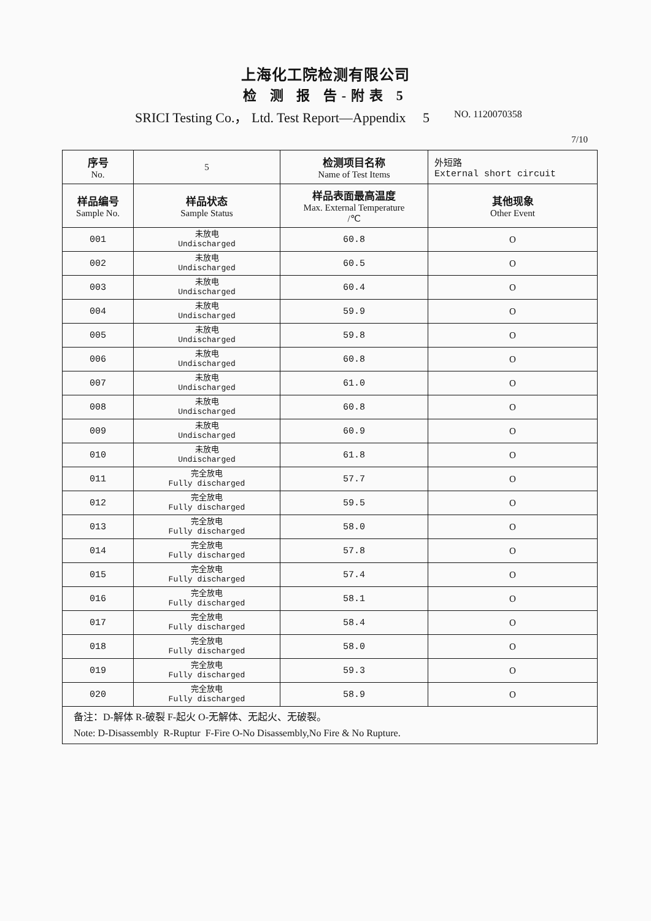上海化工院检测有限公司
检 测 报 告-附表 5
SRICI Testing Co.， Ltd. Test Report—Appendix 5 NO. 1120070358
7/10
| 序号 No. | 5 | 检测项目名称 Name of Test Items | 外短路 External short circuit |
| --- | --- | --- | --- |
| 样品编号 Sample No. | 样品状态 Sample Status | 样品表面最高温度 Max. External Temperature /℃ | 其他现象 Other Event |
| 001 | 未放电 Undischarged | 60.8 | O |
| 002 | 未放电 Undischarged | 60.5 | O |
| 003 | 未放电 Undischarged | 60.4 | O |
| 004 | 未放电 Undischarged | 59.9 | O |
| 005 | 未放电 Undischarged | 59.8 | O |
| 006 | 未放电 Undischarged | 60.8 | O |
| 007 | 未放电 Undischarged | 61.0 | O |
| 008 | 未放电 Undischarged | 60.8 | O |
| 009 | 未放电 Undischarged | 60.9 | O |
| 010 | 未放电 Undischarged | 61.8 | O |
| 011 | 完全放电 Fully discharged | 57.7 | O |
| 012 | 完全放电 Fully discharged | 59.5 | O |
| 013 | 完全放电 Fully discharged | 58.0 | O |
| 014 | 完全放电 Fully discharged | 57.8 | O |
| 015 | 完全放电 Fully discharged | 57.4 | O |
| 016 | 完全放电 Fully discharged | 58.1 | O |
| 017 | 完全放电 Fully discharged | 58.4 | O |
| 018 | 完全放电 Fully discharged | 58.0 | O |
| 019 | 完全放电 Fully discharged | 59.3 | O |
| 020 | 完全放电 Fully discharged | 58.9 | O |
| 备注：D-解体 R-破裂 F-起火 O-无解体、无起火、无破裂。 Note: D-Disassembly R-Ruptur F-Fire O-No Disassembly,No Fire & No Rupture. | | | |